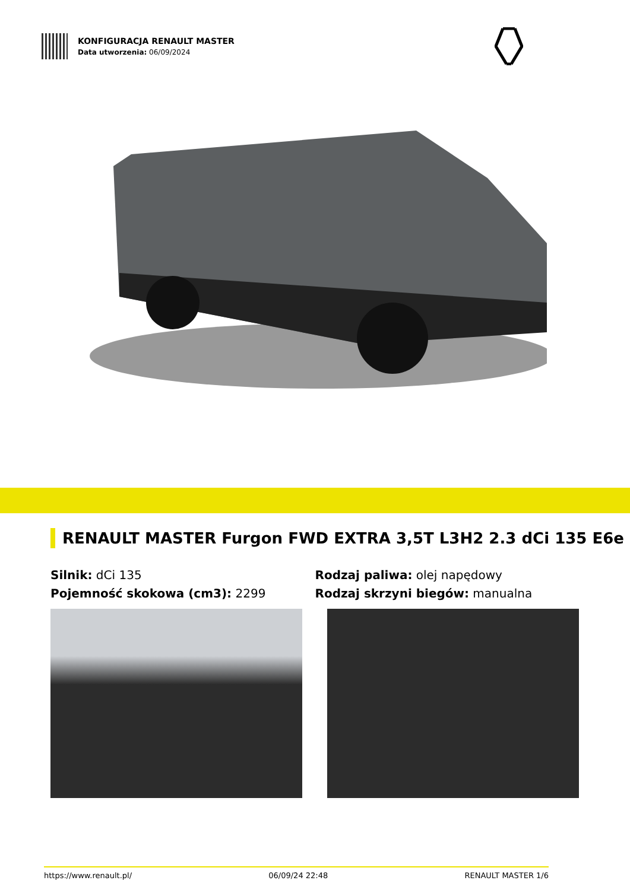KONFIGURACJA RENAULT MASTER
Data utworzenia: 06/09/2024
RENAULT MASTER Furgon FWD EXTRA 3,5T L3H2 2.3 dCi 135 E6e
Silnik: dCi 135
Pojemność skokowa (cm3): 2299
Rodzaj paliwa: olej napędowy
Rodzaj skrzyni biegów: manualna
https://www.renault.pl/ 06/09/24 22:48 RENAULT MASTER 1/6